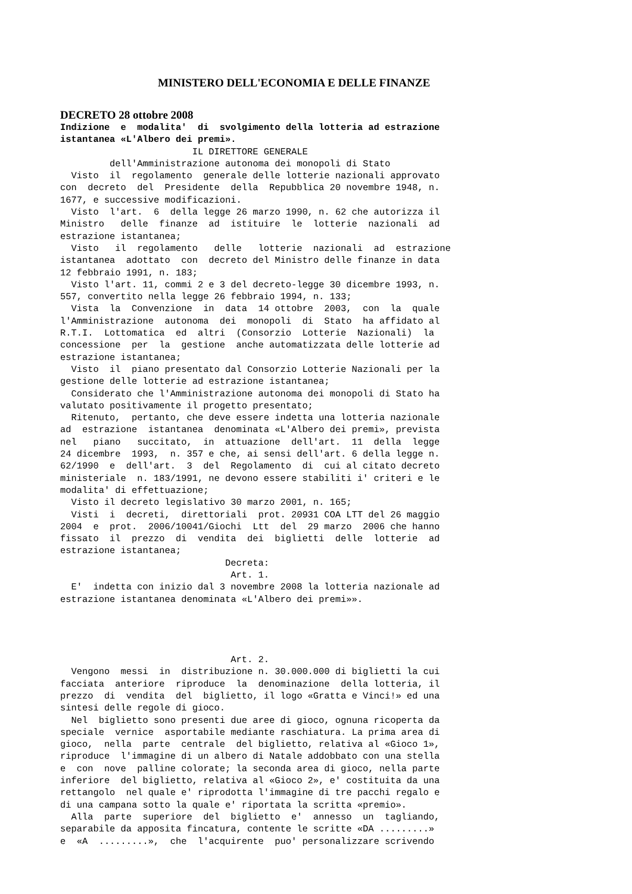MINISTERO DELL'ECONOMIA E DELLE FINANZE
DECRETO 28 ottobre 2008
Indizione  e  modalita'  di  svolgimento della lotteria ad estrazione
istantanea «L'Albero dei premi».
                        IL DIRETTORE GENERALE
         dell'Amministrazione autonoma dei monopoli di Stato
  Visto  il  regolamento  generale delle lotterie nazionali approvato
con  decreto  del  Presidente  della  Repubblica 20 novembre 1948, n.
1677, e successive modificazioni.
  Visto  l'art.  6  della legge 26 marzo 1990, n. 62 che autorizza il
Ministro   delle  finanze  ad  istituire  le  lotterie  nazionali  ad
estrazione istantanea;
  Visto   il  regolamento   delle   lotterie  nazionali  ad  estrazione
istantanea  adottato  con  decreto del Ministro delle finanze in data
12 febbraio 1991, n. 183;
  Visto l'art. 11, commi 2 e 3 del decreto-legge 30 dicembre 1993, n.
557, convertito nella legge 26 febbraio 1994, n. 133;
  Vista  la  Convenzione  in  data  14 ottobre  2003,  con  la  quale
l'Amministrazione  autonoma  dei  monopoli  di  Stato  ha affidato al
R.T.I.  Lottomatica  ed  altri  (Consorzio  Lotterie  Nazionali)  la
concessione  per  la  gestione  anche automatizzata delle lotterie ad
estrazione istantanea;
  Visto  il  piano presentato dal Consorzio Lotterie Nazionali per la
gestione delle lotterie ad estrazione istantanea;
  Considerato che l'Amministrazione autonoma dei monopoli di Stato ha
valutato positivamente il progetto presentato;
  Ritenuto,  pertanto, che deve essere indetta una lotteria nazionale
ad  estrazione  istantanea  denominata «L'Albero dei premi», prevista
nel   piano   succitato,  in  attuazione  dell'art.  11  della  legge
24 dicembre  1993,  n. 357 e che, ai sensi dell'art. 6 della legge n.
62/1990  e  dell'art.  3  del  Regolamento  di  cui al citato decreto
ministeriale  n. 183/1991, ne devono essere stabiliti i' criteri e le
modalita' di effettuazione;
  Visto il decreto legislativo 30 marzo 2001, n. 165;
  Visti  i  decreti,  direttoriali  prot. 20931 COA LTT del 26 maggio
2004  e  prot.  2006/10041/Giochi  Ltt  del  29 marzo  2006 che hanno
fissato  il  prezzo  di  vendita  dei  biglietti  delle  lotterie  ad
estrazione istantanea;
                              Decreta:
                               Art. 1.
  E'  indetta con inizio dal 3 novembre 2008 la lotteria nazionale ad
estrazione istantanea denominata «L'Albero dei premi»».




                               Art. 2.
  Vengono  messi  in  distribuzione n. 30.000.000 di biglietti la cui
facciata  anteriore  riproduce  la  denominazione  della lotteria, il
prezzo  di  vendita  del  biglietto, il logo «Gratta e Vinci!» ed una
sintesi delle regole di gioco.
  Nel  biglietto sono presenti due aree di gioco, ognuna ricoperta da
speciale  vernice  asportabile mediante raschiatura. La prima area di
gioco,  nella  parte  centrale  del biglietto, relativa al «Gioco 1»,
riproduce  l'immagine di un albero di Natale addobbato con una stella
e  con  nove  palline colorate; la seconda area di gioco, nella parte
inferiore  del biglietto, relativa al «Gioco 2», e' costituita da una
rettangolo  nel quale e' riprodotta l'immagine di tre pacchi regalo e
di una campana sotto la quale e' riportata la scritta «premio».
  Alla  parte  superiore  del  biglietto  e'  annesso  un  tagliando,
separabile da apposita fincatura, contente le scritte «DA .........»
e  «A  .........»,  che  l'acquirente  puo' personalizzare scrivendo